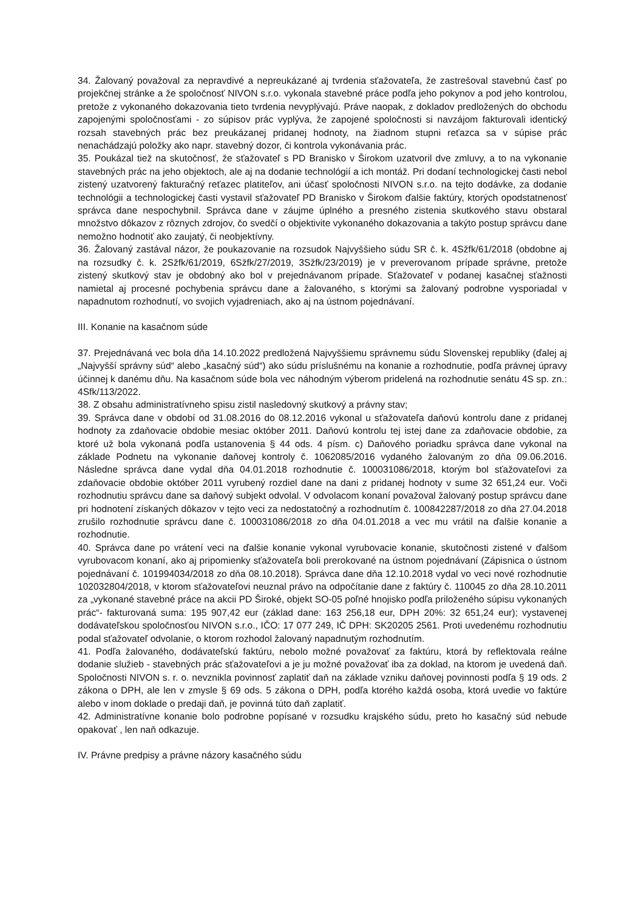34. Žalovaný považoval za nepravdivé a nepreukázané aj tvrdenia sťažovateľa, že zastrešoval stavebnú časť po projekčnej stránke a že spoločnosť NIVON s.r.o. vykonala stavebné práce podľa jeho pokynov a pod jeho kontrolou, pretože z vykonaného dokazovania tieto tvrdenia nevyplývajú. Práve naopak, z dokladov predložených do obchodu zapojenými spoločnosťami - zo súpisov prác vyplýva, že zapojené spoločnosti si navzájom fakturovali identický rozsah stavebných prác bez preukázanej pridanej hodnoty, na žiadnom stupni reťazca sa v súpise prác nenachádzajú položky ako napr. stavebný dozor, či kontrola vykonávania prác.
35. Poukázal tiež na skutočnosť, že sťažovateľ s PD Branisko v Širokom uzatvoril dve zmluvy, a to na vykonanie stavebných prác na jeho objektoch, ale aj na dodanie technológií a ich montáž. Pri dodaní technologickej časti nebol zistený uzatvorený fakturačný reťazec platiteľov, ani účasť spoločnosti NIVON s.r.o. na tejto dodávke, za dodanie technológii a technologickej časti vystavil sťažovateľ PD Branisko v Širokom ďalšie faktúry, ktorých opodstatnenosť správca dane nespochybnil. Správca dane v záujme úplného a presného zistenia skutkového stavu obstaral množstvo dôkazov z rôznych zdrojov, čo svedčí o objektivite vykonaného dokazovania a takýto postup správcu dane nemožno hodnotiť ako zaujatý, či neobjektívny.
36. Žalovaný zastával názor, že poukazovanie na rozsudok Najvyššieho súdu SR č. k. 4Sžfk/61/2018 (obdobne aj na rozsudky č. k. 2Sžfk/61/2019, 6Sžfk/27/2019, 3Sžfk/23/2019) je v preverovanom prípade správne, pretože zistený skutkový stav je obdobný ako bol v prejednávanom prípade. Sťažovateľ v podanej kasačnej sťažnosti namietal aj procesné pochybenia správcu dane a žalovaného, s ktorými sa žalovaný podrobne vysporiadal v napadnutom rozhodnutí, vo svojich vyjadreniach, ako aj na ústnom pojednávaní.
III. Konanie na kasačnom súde
37. Prejednávaná vec bola dňa 14.10.2022 predložená Najvyššiemu správnemu súdu Slovenskej republiky (ďalej aj „Najvyšší správny súd“ alebo „kasačný súd“) ako súdu príslušnému na konanie a rozhodnutie, podľa právnej úpravy účinnej k danému dňu. Na kasačnom súde bola vec náhodným výberom pridelená na rozhodnutie senátu 4S sp. zn.: 4Sfk/113/2022.
38. Z obsahu administratívneho spisu zistil nasledovný skutkový a právny stav;
39. Správca dane v období od 31.08.2016 do 08.12.2016 vykonal u sťažovateľa daňovú kontrolu dane z pridanej hodnoty za zdaňovacie obdobie mesiac október 2011. Daňovú kontrolu tej istej dane za zdaňovacie obdobie, za ktoré už bola vykonaná podľa ustanovenia § 44 ods. 4 písm. c) Daňového poriadku správca dane vykonal na základe Podnetu na vykonanie daňovej kontroly č. 1062085/2016 vydaného žalovaným zo dňa 09.06.2016. Následne správca dane vydal dňa 04.01.2018 rozhodnutie č. 100031086/2018, ktorým bol sťažovateľovi za zdaňovacie obdobie október 2011 vyrubený rozdiel dane na dani z pridanej hodnoty v sume 32 651,24 eur. Voči rozhodnutiu správcu dane sa daňový subjekt odvolal. V odvolacom konaní považoval žalovaný postup správcu dane pri hodnotení získaných dôkazov v tejto veci za nedostatočný a rozhodnutím č. 100842287/2018 zo dňa 27.04.2018 zrušilo rozhodnutie správcu dane č. 100031086/2018 zo dňa 04.01.2018 a vec mu vrátil na ďalšie konanie a rozhodnutie.
40. Správca dane po vrátení veci na ďalšie konanie vykonal vyrubovacie konanie, skutočnosti zistené v ďalšom vyrubovacom konaní, ako aj pripomienky sťažovateľa boli prerokované na ústnom pojednávaní (Zápisnica o ústnom pojednávaní č. 101994034/2018 zo dňa 08.10.2018). Správca dane dňa 12.10.2018 vydal vo veci nové rozhodnutie 102032804/2018, v ktorom sťažovateľovi neuznal právo na odpočítanie dane z faktúry č. 110045 zo dňa 28.10.2011 za „vykonané stavebné práce na akcii PD Široké, objekt SO-05 poľné hnojisko podľa priloženého súpisu vykonaných prác“- fakturovaná suma: 195 907,42 eur (základ dane: 163 256,18 eur, DPH 20%: 32 651,24 eur); vystavenej dodávateľskou spoločnosťou NIVON s.r.o., IČO: 17 077 249, IČ DPH: SK20205 2561. Proti uvedenému rozhodnutiu podal sťažovateľ odvolanie, o ktorom rozhodol žalovaný napadnutým rozhodnutím.
41. Podľa žalovaného, dodávateľskú faktúru, nebolo možné považovať za faktúru, ktorá by reflektovala reálne dodanie služieb - stavebných prác sťažovateľovi a je ju možné považovať iba za doklad, na ktorom je uvedená daň. Spoločnosti NIVON s. r. o. nevznikla povinnosť zaplatiť daň na základe vzniku daňovej povinnosti podľa § 19 ods. 2 zákona o DPH, ale len v zmysle § 69 ods. 5 zákona o DPH, podľa ktorého každá osoba, ktorá uvedie vo faktúre alebo v inom doklade o predaji daň, je povinná túto daň zaplatiť.
42. Administratívne konanie bolo podrobne popísané v rozsudku krajského súdu, preto ho kasačný súd nebude opakovať , len naň odkazuje.
IV. Právne predpisy a právne názory kasačného súdu